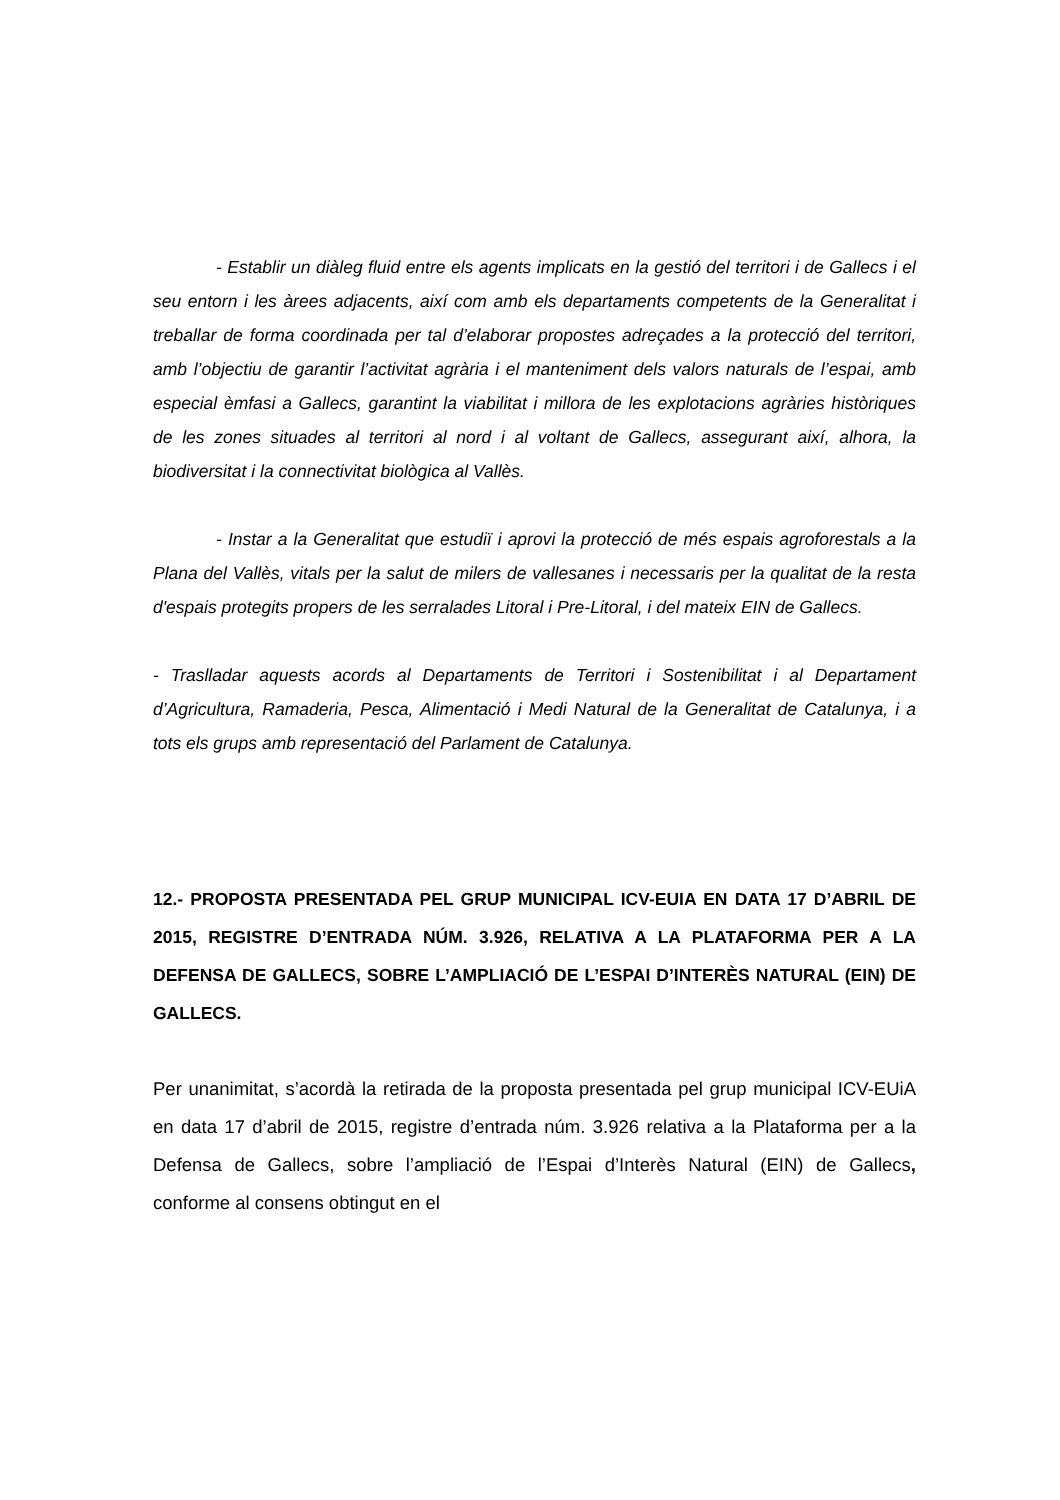- Establir un diàleg fluid entre els agents implicats en la gestió del territori i de Gallecs i el seu entorn i les àrees adjacents, així com amb els departaments competents de la Generalitat i treballar de forma coordinada per tal d’elaborar propostes adreçades a la protecció del territori, amb l’objectiu de garantir l’activitat agrària i el manteniment dels valors naturals de l’espai, amb especial èmfasi a Gallecs, garantint la viabilitat i millora de les explotacions agràries històriques de les zones situades al territori al nord i al voltant de Gallecs, assegurant així, alhora, la biodiversitat i la connectivitat biològica al Vallès.
- Instar a la Generalitat que estudiï i aprovi la protecció de més espais agroforestals a la Plana del Vallès, vitals per la salut de milers de vallesanes i necessaris per la qualitat de la resta d'espais protegits propers de les serralades Litoral i Pre-Litoral, i del mateix EIN de Gallecs.
- Traslladar aquests acords al Departaments de Territori i Sostenibilitat i al Departament d’Agricultura, Ramaderia, Pesca, Alimentació i Medi Natural de la Generalitat de Catalunya, i a tots els grups amb representació del Parlament de Catalunya.
12.- PROPOSTA PRESENTADA PEL GRUP MUNICIPAL ICV-EUIA EN DATA 17 D’ABRIL DE 2015, REGISTRE D’ENTRADA NÚM. 3.926, RELATIVA A LA PLATAFORMA PER A LA DEFENSA DE GALLECS, SOBRE L’AMPLIACIÓ DE L’ESPAI D’INTERÈS NATURAL (EIN) DE GALLECS.
Per unanimitat, s’acordà la retirada de la proposta presentada pel grup municipal ICV-EUiA en data 17 d’abril de 2015, registre d’entrada núm. 3.926 relativa a la Plataforma per a la Defensa de Gallecs, sobre l’ampliació de l’Espai d’Interès Natural (EIN) de Gallecs, conforme al consens obtingut en el